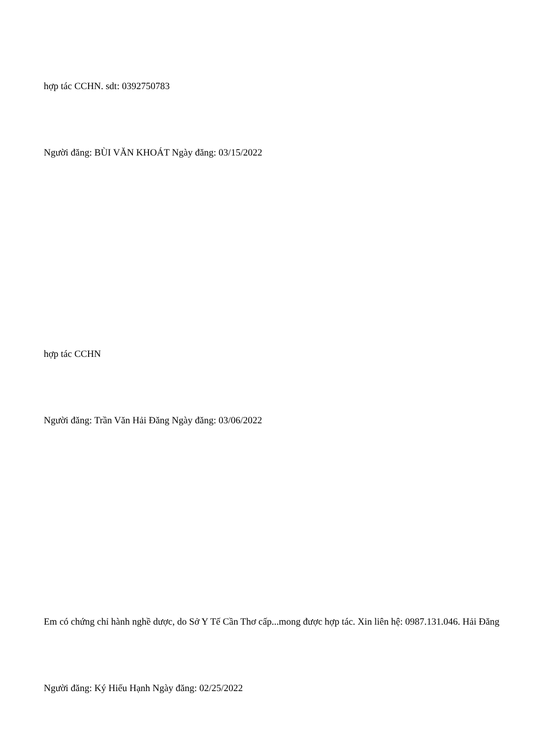hợp tác CCHN. sdt: 0392750783
Người đăng: BÙI VĂN KHOÁT Ngày đăng: 03/15/2022
hợp tác CCHN
Người đăng: Trần Văn Hải Đăng Ngày đăng: 03/06/2022
Em có chứng chỉ hành nghề dược, do Sở Y Tế Cần Thơ cấp...mong được hợp tác. Xin liên hệ: 0987.131.046. Hải Đăng
Người đăng: Ký Hiếu Hạnh Ngày đăng: 02/25/2022